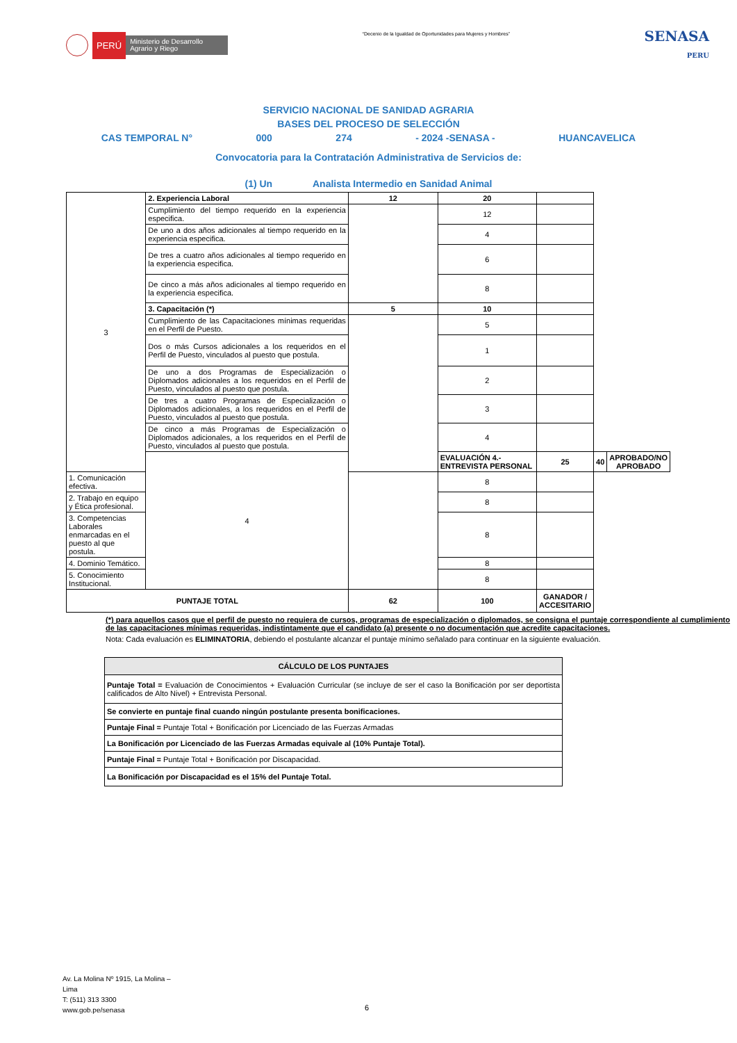PERÚ Ministerio de Desarrollo Agrario y Riego
“Decenio de la Igualdad de Oportunidades para Mujeres y Hombres”
SENASA
PERU
SERVICIO NACIONAL DE SANIDAD AGRARIA
BASES DEL PROCESO DE SELECCIÓN
CAS TEMPORAL N° 000 274 - 2024 -SENASA - HUANCAVELICA
Convocatoria para la Contratación Administrativa de Servicios de:
(1) Un Analista Intermedio en Sanidad Animal
| 3 | 2. Experiencia Laboral | 12 | 20 | | | |
| | Cumplimiento del tiempo requerido en la experiencia especifica. | | 12 | | | |
| | De uno a dos años adicionales al tiempo requerido en la experiencia especifica. | | 4 | | | |
| | De tres a cuatro años adicionales al tiempo requerido en la experiencia especifica. | | 6 | | | |
| | De cinco a más años adicionales al tiempo requerido en la experiencia especifica. | | 8 | | | |
| | 3. Capacitación (*) | 5 | 10 | | | |
| | Cumplimiento de las Capacitaciones mínimas requeridas en el Perfil de Puesto. | | 5 | | | |
| | Dos o más Cursos adicionales a los requeridos en el Perfil de Puesto, vinculados al puesto que postula. | | 1 | | | |
| | De uno a dos Programas de Especialización o Diplomados adicionales a los requeridos en el Perfil de Puesto, vinculados al puesto que postula. | | 2 | | | |
| | De tres a cuatro Programas de Especialización o Diplomados adicionales, a los requeridos en el Perfil de Puesto, vinculados al puesto que postula. | | 3 | | | |
| | De cinco a más Programas de Especialización o Diplomados adicionales, a los requeridos en el Perfil de Puesto, vinculados al puesto que postula. | | 4 | | | |
| | 4 | | EVALUACIÓN 4.- ENTREVISTA PERSONAL | 25 | 40 | APROBADO/NO APROBADO |
| 1. Comunicación efectiva. | | | 8 | | | |
| 2. Trabajo en equipo y Ética profesional. | | | 8 | | | |
| 3. Competencias Laborales enmarcadas en el puesto al que postula. | | | 8 | | | |
| 4. Dominio Temático. | | | 8 | | | |
| 5. Conocimiento Institucional. | | | 8 | | | |
| PUNTAJE TOTAL | | 62 | 100 | GANADOR / ACCESITARIO | | |
(*) para aquellos casos que el perfil de puesto no requiera de cursos, programas de especialización o diplomados, se consigna el puntaje correspondiente al cumplimiento de las capacitaciones mínimas requeridas, indistintamente que el candidato (a) presente o no documentación que acredite capacitaciones.
Nota: Cada evaluación es ELIMINATORIA, debiendo el postulante alcanzar el puntaje mínimo señalado para continuar en la siguiente evaluación.
| CÁLCULO DE LOS PUNTAJES |
| Puntaje Total = Evaluación de Conocimientos + Evaluación Curricular (se incluye de ser el caso la Bonificación por ser deportista calificados de Alto Nivel) + Entrevista Personal. |
| Se convierte en puntaje final cuando ningún postulante presenta bonificaciones. |
| Puntaje Final = Puntaje Total + Bonificación por Licenciado de las Fuerzas Armadas |
| La Bonificación por Licenciado de las Fuerzas Armadas equivale al (10% Puntaje Total). |
| Puntaje Final = Puntaje Total + Bonificación por Discapacidad. |
| La Bonificación por Discapacidad es el 15% del Puntaje Total. |
Av. La Molina Nº 1915, La Molina –
Lima
T: (511) 313 3300
www.gob.pe/senasa
6